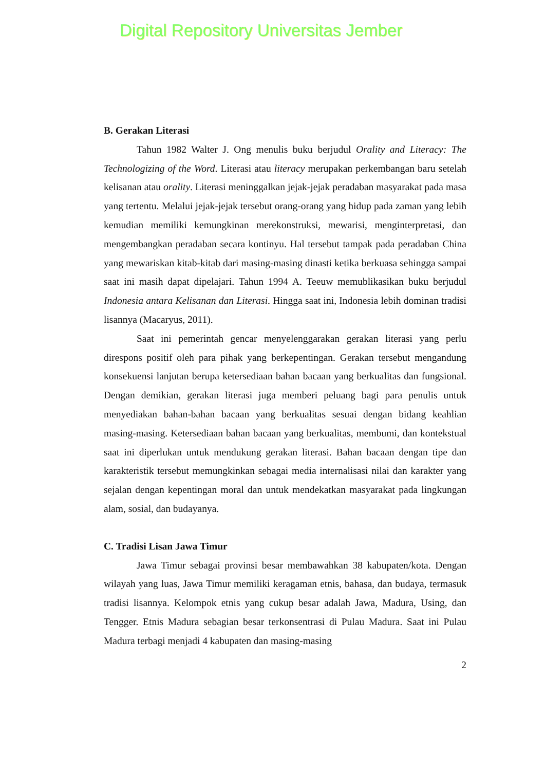Digital Repository Universitas Jember
B. Gerakan Literasi
Tahun 1982 Walter J. Ong menulis buku berjudul Orality and Literacy: The Technologizing of the Word. Literasi atau literacy merupakan perkembangan baru setelah kelisanan atau orality. Literasi meninggalkan jejak-jejak peradaban masyarakat pada masa yang tertentu. Melalui jejak-jejak tersebut orang-orang yang hidup pada zaman yang lebih kemudian memiliki kemungkinan merekonstruksi, mewarisi, menginterpretasi, dan mengembangkan peradaban secara kontinyu. Hal tersebut tampak pada peradaban China yang mewariskan kitab-kitab dari masing-masing dinasti ketika berkuasa sehingga sampai saat ini masih dapat dipelajari. Tahun 1994 A. Teeuw memublikasikan buku berjudul Indonesia antara Kelisanan dan Literasi. Hingga saat ini, Indonesia lebih dominan tradisi lisannya (Macaryus, 2011).
Saat ini pemerintah gencar menyelenggarakan gerakan literasi yang perlu direspons positif oleh para pihak yang berkepentingan. Gerakan tersebut mengandung konsekuensi lanjutan berupa ketersediaan bahan bacaan yang berkualitas dan fungsional. Dengan demikian, gerakan literasi juga memberi peluang bagi para penulis untuk menyediakan bahan-bahan bacaan yang berkualitas sesuai dengan bidang keahlian masing-masing. Ketersediaan bahan bacaan yang berkualitas, membumi, dan kontekstual saat ini diperlukan untuk mendukung gerakan literasi. Bahan bacaan dengan tipe dan karakteristik tersebut memungkinkan sebagai media internalisasi nilai dan karakter yang sejalan dengan kepentingan moral dan untuk mendekatkan masyarakat pada lingkungan alam, sosial, dan budayanya.
C. Tradisi Lisan Jawa Timur
Jawa Timur sebagai provinsi besar membawahkan 38 kabupaten/kota. Dengan wilayah yang luas, Jawa Timur memiliki keragaman etnis, bahasa, dan budaya, termasuk tradisi lisannya. Kelompok etnis yang cukup besar adalah Jawa, Madura, Using, dan Tengger. Etnis Madura sebagian besar terkonsentrasi di Pulau Madura. Saat ini Pulau Madura terbagi menjadi 4 kabupaten dan masing-masing
2